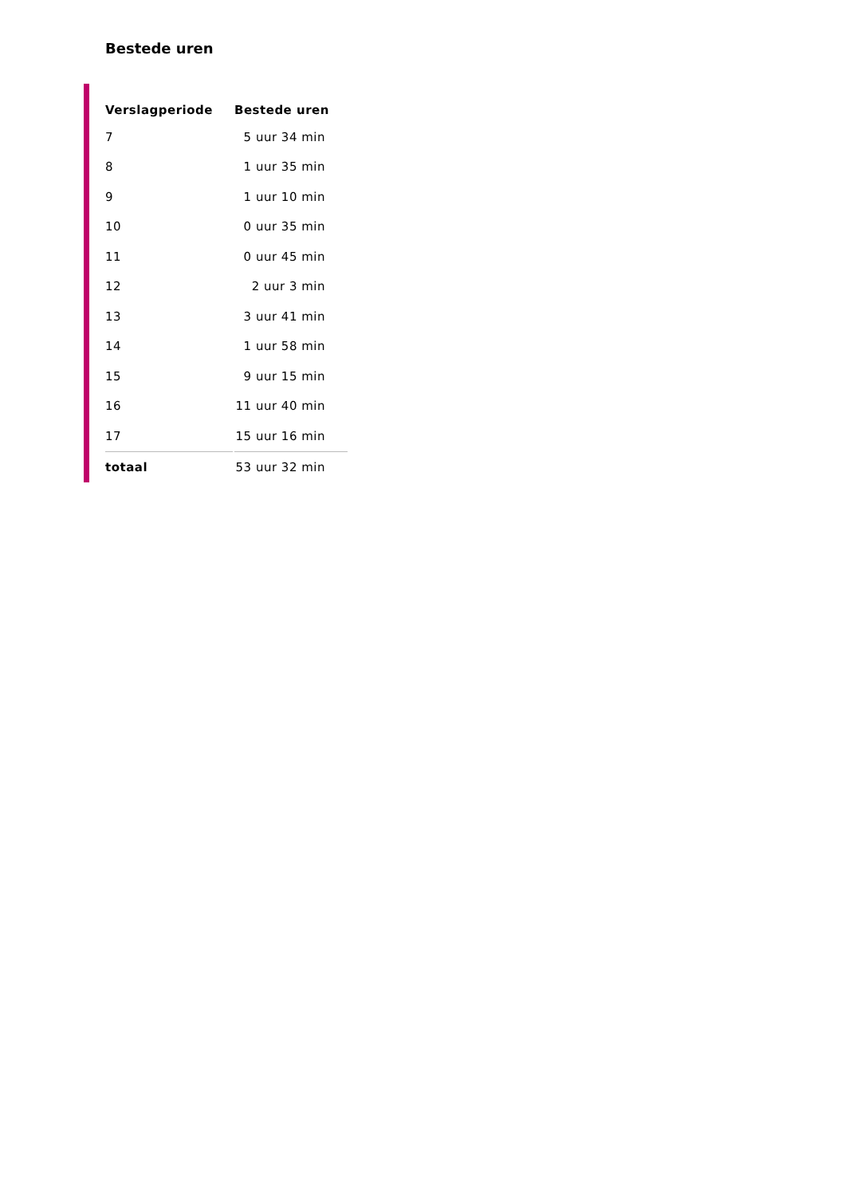Bestede uren
| Verslagperiode | Bestede uren |
| --- | --- |
| 7 | 5 uur 34 min |
| 8 | 1 uur 35 min |
| 9 | 1 uur 10 min |
| 10 | 0 uur 35 min |
| 11 | 0 uur 45 min |
| 12 | 2 uur 3 min |
| 13 | 3 uur 41 min |
| 14 | 1 uur 58 min |
| 15 | 9 uur 15 min |
| 16 | 11 uur 40 min |
| 17 | 15 uur 16 min |
| totaal | 53 uur 32 min |